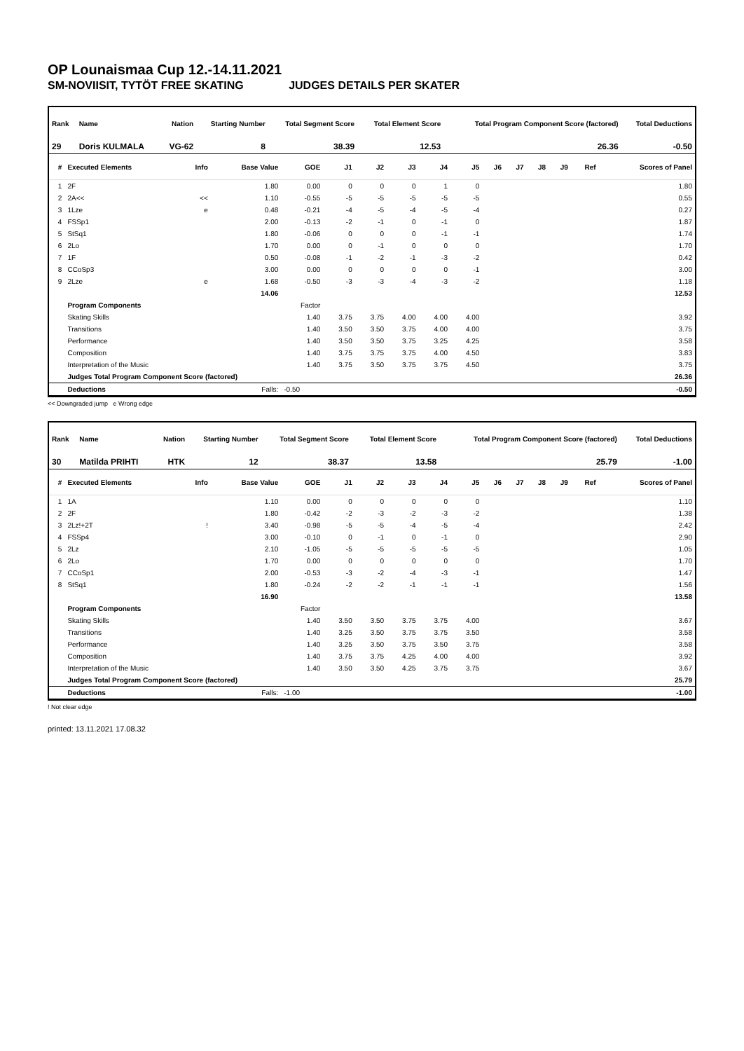OP Lounaismaa Cup 12.-14.11.2021
SM-NOVIISIT, TYTÖT FREE SKATING JUDGES DETAILS PER SKATER
| Rank | Name | Nation | Starting Number | Total Segment Score | Total Element Score | Total Program Component Score (factored) | Total Deductions |
| --- | --- | --- | --- | --- | --- | --- | --- |
| 29 | Doris KULMALA | VG-62 | 8 | 38.39 | 12.53 | 26.36 | -0.50 |
| # | Executed Elements | Info | Base Value | GOE | J1 | J2 | J3 | J4 | J5 | J6 | J7 | J8 | J9 | Ref | Scores of Panel |
| --- | --- | --- | --- | --- | --- | --- | --- | --- | --- | --- | --- | --- | --- | --- | --- |
| 1 | 2F | | 1.80 | 0.00 | 0 | 0 | 0 | 1 | 0 | | | | | | 1.80 |
| 2 | 2A<< | << | 1.10 | -0.55 | -5 | -5 | -5 | -5 | -5 | | | | | | 0.55 |
| 3 | 1Lze | e | 0.48 | -0.21 | -4 | -5 | -4 | -5 | -4 | | | | | | 0.27 |
| 4 | FSSp1 | | 2.00 | -0.13 | -2 | -1 | 0 | -1 | 0 | | | | | | 1.87 |
| 5 | StSq1 | | 1.80 | -0.06 | 0 | 0 | 0 | -1 | -1 | | | | | | 1.74 |
| 6 | 2Lo | | 1.70 | 0.00 | 0 | -1 | 0 | 0 | 0 | | | | | | 1.70 |
| 7 | 1F | | 0.50 | -0.08 | -1 | -2 | -1 | -3 | -2 | | | | | | 0.42 |
| 8 | CCoSp3 | | 3.00 | 0.00 | 0 | 0 | 0 | 0 | -1 | | | | | | 3.00 |
| 9 | 2Lze | e | 1.68 | -0.50 | -3 | -3 | -4 | -3 | -2 | | | | | | 1.18 |
| | | | 14.06 | | | | | | | | | | | | 12.53 |
| | Program Components | | | Factor | | | | | | | | | | | |
| | Skating Skills | | | 1.40 | 3.75 | 3.75 | 4.00 | 4.00 | 4.00 | | | | | | 3.92 |
| | Transitions | | | 1.40 | 3.50 | 3.50 | 3.75 | 4.00 | 4.00 | | | | | | 3.75 |
| | Performance | | | 1.40 | 3.50 | 3.50 | 3.75 | 3.25 | 4.25 | | | | | | 3.58 |
| | Composition | | | 1.40 | 3.75 | 3.75 | 3.75 | 4.00 | 4.50 | | | | | | 3.83 |
| | Interpretation of the Music | | | 1.40 | 3.75 | 3.50 | 3.75 | 3.75 | 4.50 | | | | | | 3.75 |
| | Judges Total Program Component Score (factored) | | | | | | | | | | | | | | 26.36 |
| | Deductions | Falls: | | -0.50 | | | | | | | | | | | -0.50 |
<< Downgraded jump e Wrong edge
| Rank | Name | Nation | Starting Number | Total Segment Score | Total Element Score | Total Program Component Score (factored) | Total Deductions |
| --- | --- | --- | --- | --- | --- | --- | --- |
| 30 | Matilda PRIHTI | HTK | 12 | 38.37 | 13.58 | 25.79 | -1.00 |
| # | Executed Elements | Info | Base Value | GOE | J1 | J2 | J3 | J4 | J5 | J6 | J7 | J8 | J9 | Ref | Scores of Panel |
| --- | --- | --- | --- | --- | --- | --- | --- | --- | --- | --- | --- | --- | --- | --- | --- |
| 1 | 1A | | 1.10 | 0.00 | 0 | 0 | 0 | 0 | 0 | | | | | | 1.10 |
| 2 | 2F | | 1.80 | -0.42 | -2 | -3 | -2 | -3 | -2 | | | | | | 1.38 |
| 3 | 2Lz!+2T | ! | 3.40 | -0.98 | -5 | -5 | -4 | -5 | -4 | | | | | | 2.42 |
| 4 | FSSp4 | | 3.00 | -0.10 | 0 | -1 | 0 | -1 | 0 | | | | | | 2.90 |
| 5 | 2Lz | | 2.10 | -1.05 | -5 | -5 | -5 | -5 | -5 | | | | | | 1.05 |
| 6 | 2Lo | | 1.70 | 0.00 | 0 | 0 | 0 | 0 | 0 | | | | | | 1.70 |
| 7 | CCoSp1 | | 2.00 | -0.53 | -3 | -2 | -4 | -3 | -1 | | | | | | 1.47 |
| 8 | StSq1 | | 1.80 | -0.24 | -2 | -2 | -1 | -1 | -1 | | | | | | 1.56 |
| | | | 16.90 | | | | | | | | | | | | 13.58 |
| | Program Components | | | Factor | | | | | | | | | | | |
| | Skating Skills | | | 1.40 | 3.50 | 3.50 | 3.75 | 3.75 | 4.00 | | | | | | 3.67 |
| | Transitions | | | 1.40 | 3.25 | 3.50 | 3.75 | 3.75 | 3.50 | | | | | | 3.58 |
| | Performance | | | 1.40 | 3.25 | 3.50 | 3.75 | 3.50 | 3.75 | | | | | | 3.58 |
| | Composition | | | 1.40 | 3.75 | 3.75 | 4.25 | 4.00 | 4.00 | | | | | | 3.92 |
| | Interpretation of the Music | | | 1.40 | 3.50 | 3.50 | 4.25 | 3.75 | 3.75 | | | | | | 3.67 |
| | Judges Total Program Component Score (factored) | | | | | | | | | | | | | | 25.79 |
| | Deductions | Falls: | | -1.00 | | | | | | | | | | | -1.00 |
! Not clear edge
printed: 13.11.2021 17.08.32